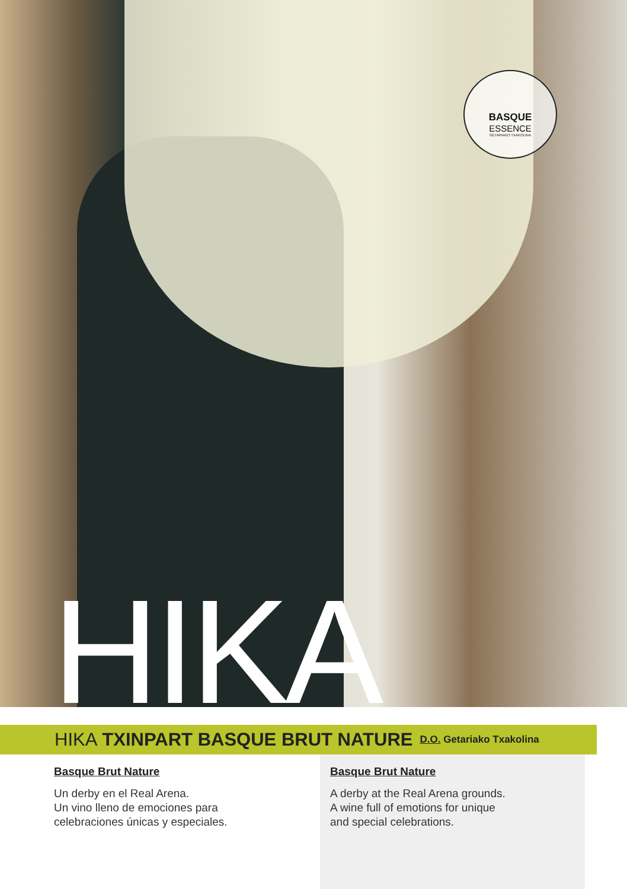BASQUE
ESSENCE
GETARIAKO TXAKOLINA
HIKA
HIKA TXINPART BASQUE BRUT NATURE D.O. Getariako Txakolina
Basque Brut Nature
Un derby en el Real Arena.
Un vino lleno de emociones para
celebraciones únicas y especiales.
Basque Brut Nature
A derby at the Real Arena grounds.
A wine full of emotions for unique
and special celebrations.